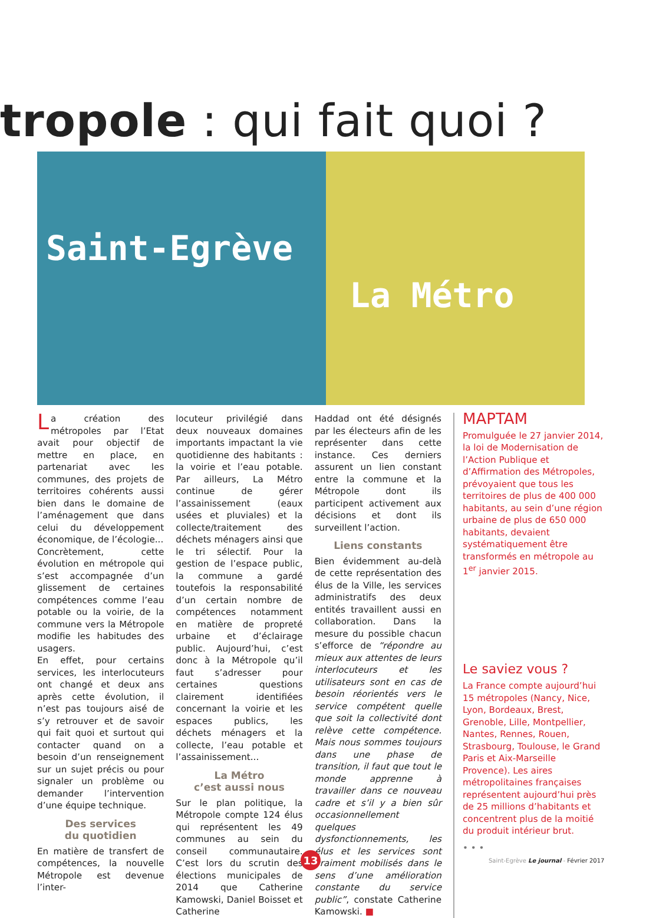tropole : qui fait quoi ?
Saint-Egrève
La Métro
La création des métropoles par l’Etat avait pour objectif de mettre en place, en partenariat avec les communes, des projets de territoires cohérents aussi bien dans le domaine de l’aménagement que dans celui du développement économique, de l’écologie...
Concrètement, cette évolution en métropole qui s’est accompagnée d’un glissement de certaines compétences comme l’eau potable ou la voirie, de la commune vers la Métropole modifie les habitudes des usagers.
En effet, pour certains services, les interlocuteurs ont changé et deux ans après cette évolution, il n’est pas toujours aisé de s’y retrouver et de savoir qui fait quoi et surtout qui contacter quand on a besoin d’un renseignement sur un sujet précis ou pour signaler un problème ou demander l’intervention d’une équipe technique.
Des services
du quotidien
En matière de transfert de compétences, la nouvelle Métropole est devenue l’inter-
locuteur privilégié dans deux nouveaux domaines importants impactant la vie quotidienne des habitants : la voirie et l’eau potable. Par ailleurs, La Métro continue de gérer l’assainissement (eaux usées et pluviales) et la collecte/traitement des déchets ménagers ainsi que le tri sélectif. Pour la gestion de l’espace public, la commune a gardé toutefois la responsabilité d’un certain nombre de compétences notamment en matière de propreté urbaine et d’éclairage public. Aujourd’hui, c’est donc à la Métropole qu’il faut s’adresser pour certaines questions clairement identifiées concernant la voirie et les espaces publics, les déchets ménagers et la collecte, l’eau potable et l’assainissement...
La Métro
c’est aussi nous
Sur le plan politique, la Métropole compte 124 élus qui représentent les 49 communes au sein du conseil communautaire. C’est lors du scrutin des élections municipales de 2014 que Catherine Kamowski, Daniel Boisset et Catherine
Haddad ont été désignés par les électeurs afin de les représenter dans cette instance. Ces derniers assurent un lien constant entre la commune et la Métropole dont ils participent activement aux décisions et dont ils surveillent l’action.
Liens constants
Bien évidemment au-delà de cette représentation des élus de la Ville, les services administratifs des deux entités travaillent aussi en collaboration. Dans la mesure du possible chacun s’efforce de “répondre au mieux aux attentes de leurs interlocuteurs et les utilisateurs sont en cas de besoin réorientés vers le service compétent quelle que soit la collectivité dont relève cette compétence. Mais nous sommes toujours dans une phase de transition, il faut que tout le monde apprenne à travailler dans ce nouveau cadre et s’il y a bien sûr occasionnellement quelques dysfonctionnements, les élus et les services sont vraiment mobilisés dans le sens d’une amélioration constante du service public”, constate Catherine Kamowski. ■
MAPTAM
Promulguée le 27 janvier 2014, la loi de Modernisation de l’Action Publique et d’Affirmation des Métropoles, prévoyaient que tous les territoires de plus de 400 000 habitants, au sein d’une région urbaine de plus de 650 000 habitants, devaient systématiquement être transformés en métropole au 1<sup>er</sup> janvier 2015.
Le saviez vous ?
La France compte aujourd’hui 15 métropoles (Nancy, Nice, Lyon, Bordeaux, Brest, Grenoble, Lille, Montpellier, Nantes, Rennes, Rouen, Strasbourg, Toulouse, le Grand Paris et Aix-Marseille Provence). Les aires métropolitaines françaises représentent aujourd’hui près de 25 millions d’habitants et concentrent plus de la moitié du produit intérieur brut.
• • •
13
Saint-Egrève Le journal - Février 2017